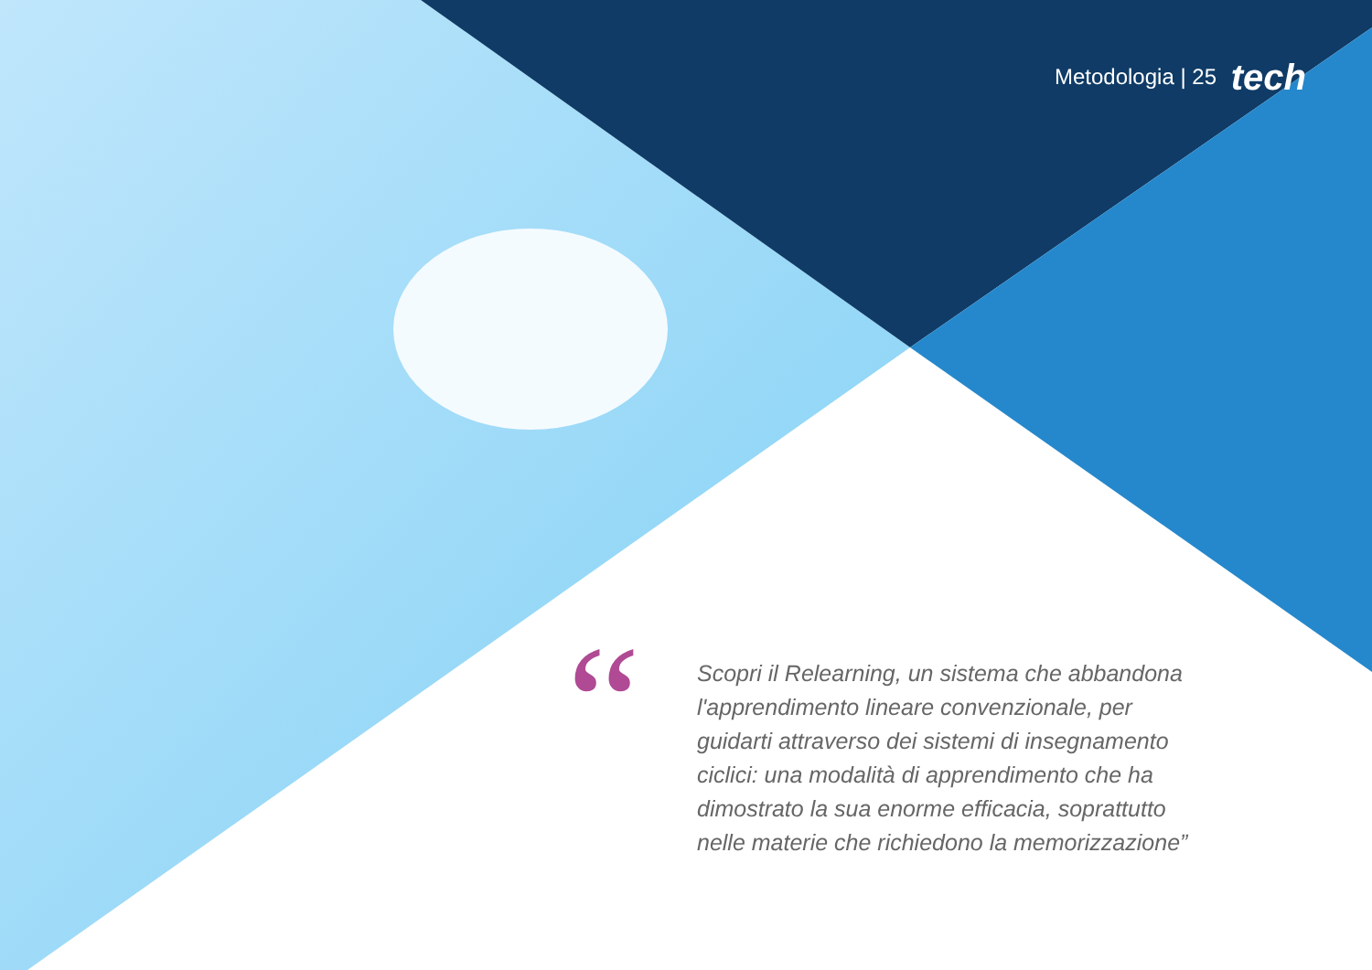Metodologia | 25 tech
“
Scopri il Relearning, un sistema che abbandona l'apprendimento lineare convenzionale, per guidarti attraverso dei sistemi di insegnamento ciclici: una modalità di apprendimento che ha dimostrato la sua enorme efficacia, soprattutto nelle materie che richiedono la memorizzazione”